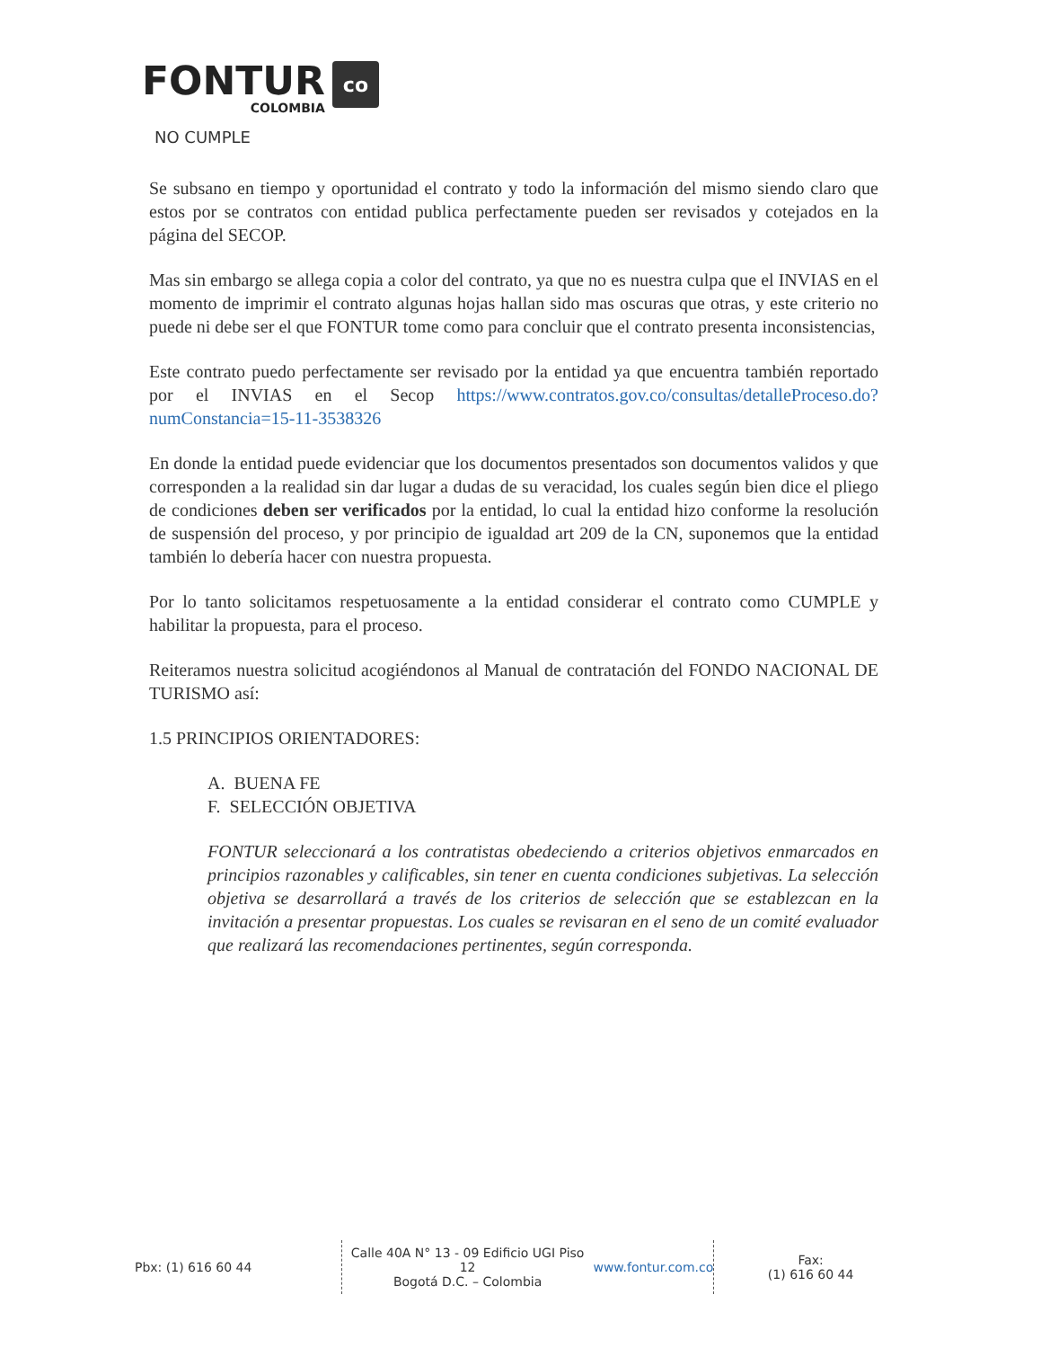FONTUR
COLOMBIA
co
NO CUMPLE
Se subsano en tiempo y oportunidad el contrato y todo la información del mismo siendo claro que estos por se contratos con entidad publica perfectamente pueden ser revisados y cotejados en la página del SECOP.
Mas sin embargo se allega copia a color del contrato, ya que no es nuestra culpa que el INVIAS en el momento de imprimir el contrato algunas hojas hallan sido mas oscuras que otras, y este criterio no puede ni debe ser el que FONTUR tome como para concluir que el contrato presenta inconsistencias,
Este contrato puedo perfectamente ser revisado por la entidad ya que encuentra también reportado por el INVIAS en el Secop https://www.contratos.gov.co/consultas/detalleProceso.do?numConstancia=15-11-3538326
En donde la entidad puede evidenciar que los documentos presentados son documentos validos y que corresponden a la realidad sin dar lugar a dudas de su veracidad, los cuales según bien dice el pliego de condiciones deben ser verificados por la entidad, lo cual la entidad hizo conforme la resolución de suspensión del proceso, y por principio de igualdad art 209 de la CN, suponemos que la entidad también lo debería hacer con nuestra propuesta.
Por lo tanto solicitamos respetuosamente a la entidad considerar el contrato como CUMPLE y habilitar la propuesta, para el proceso.
Reiteramos nuestra solicitud acogiéndonos al Manual de contratación del FONDO NACIONAL DE TURISMO así:
1.5 PRINCIPIOS ORIENTADORES:
A. BUENA FE
F. SELECCIÓN OBJETIVA
FONTUR seleccionará a los contratistas obedeciendo a criterios objetivos enmarcados en principios razonables y calificables, sin tener en cuenta condiciones subjetivas. La selección objetiva se desarrollará a través de los criterios de selección que se establezcan en la invitación a presentar propuestas. Los cuales se revisaran en el seno de un comité evaluador que realizará las recomendaciones pertinentes, según corresponda.
Pbx: (1) 616 60 44 Calle 40A N° 13 - 09 Edificio UGI Piso 12
Bogotá D.C. – Colombia
www.fontur.com.co
Fax:
(1) 616 60 44